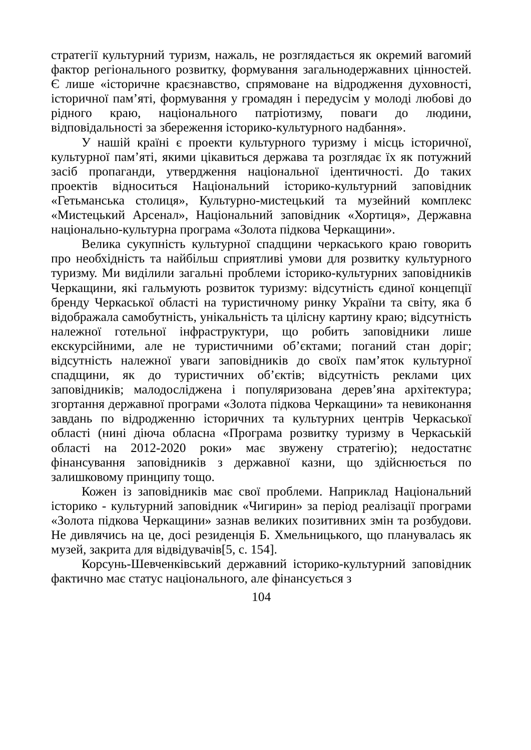стратегії культурний туризм, нажаль, не розглядається як окремий вагомий фактор регіонального розвитку, формування загальнодержавних цінностей. Є лише «історичне краєзнавство, спрямоване на відродження духовності, історичної пам’яті, формування у громадян і передусім у молоді любові до рідного краю, національного патріотизму, поваги до людини, відповідальності за збереження історико-культурного надбання».
У нашій країні є проекти культурного туризму і місць історичної, культурної пам’яті, якими цікавиться держава та розглядає їх як потужний засіб пропаганди, утвердження національної ідентичності. До таких проектів відноситься Національний історико-культурний заповідник «Гетьманська столиця», Культурно-мистецький та музейний комплекс «Мистецький Арсенал», Національний заповідник «Хортиця», Державна національно-культурна програма «Золота підкова Черкащини».
Велика сукупність культурної спадщини черкаського краю говорить про необхідність та найбільш сприятливі умови для розвитку культурного туризму. Ми виділили загальні проблеми історико-культурних заповідників Черкащини, які гальмують розвиток туризму: відсутність єдиної концепції бренду Черкаської області на туристичному ринку України та світу, яка б відображала самобутність, унікальність та цілісну картину краю; відсутність належної готельної інфраструктури, що робить заповідники лише екскурсійними, але не туристичними об’єктами; поганий стан доріг; відсутність належної уваги заповідників до своїх пам’яток культурної спадщини, як до туристичних об’єктів; відсутність реклами цих заповідників; малодосліджена і популяризована дерев’яна архітектура; згортання державної програми «Золота підкова Черкащини» та невиконання завдань по відродженню історичних та культурних центрів Черкаської області (нині діюча обласна «Програма розвитку туризму в Черкаській області на 2012-2020 роки» має звужену стратегію); недостатнє фінансування заповідників з державної казни, що здійснюється по залишковому принципу тощо.
Кожен із заповідників має свої проблеми. Наприклад Національний історико - культурний заповідник «Чигирин» за період реалізації програми «Золота підкова Черкащини» зазнав великих позитивних змін та розбудови. Не дивлячись на це, досі резиденція Б. Хмельницького, що планувалась як музей, закрита для відвідувачів[5, с. 154].
Корсунь-Шевченківський державний історико-культурний заповідник фактично має статус національного, але фінансується з
104